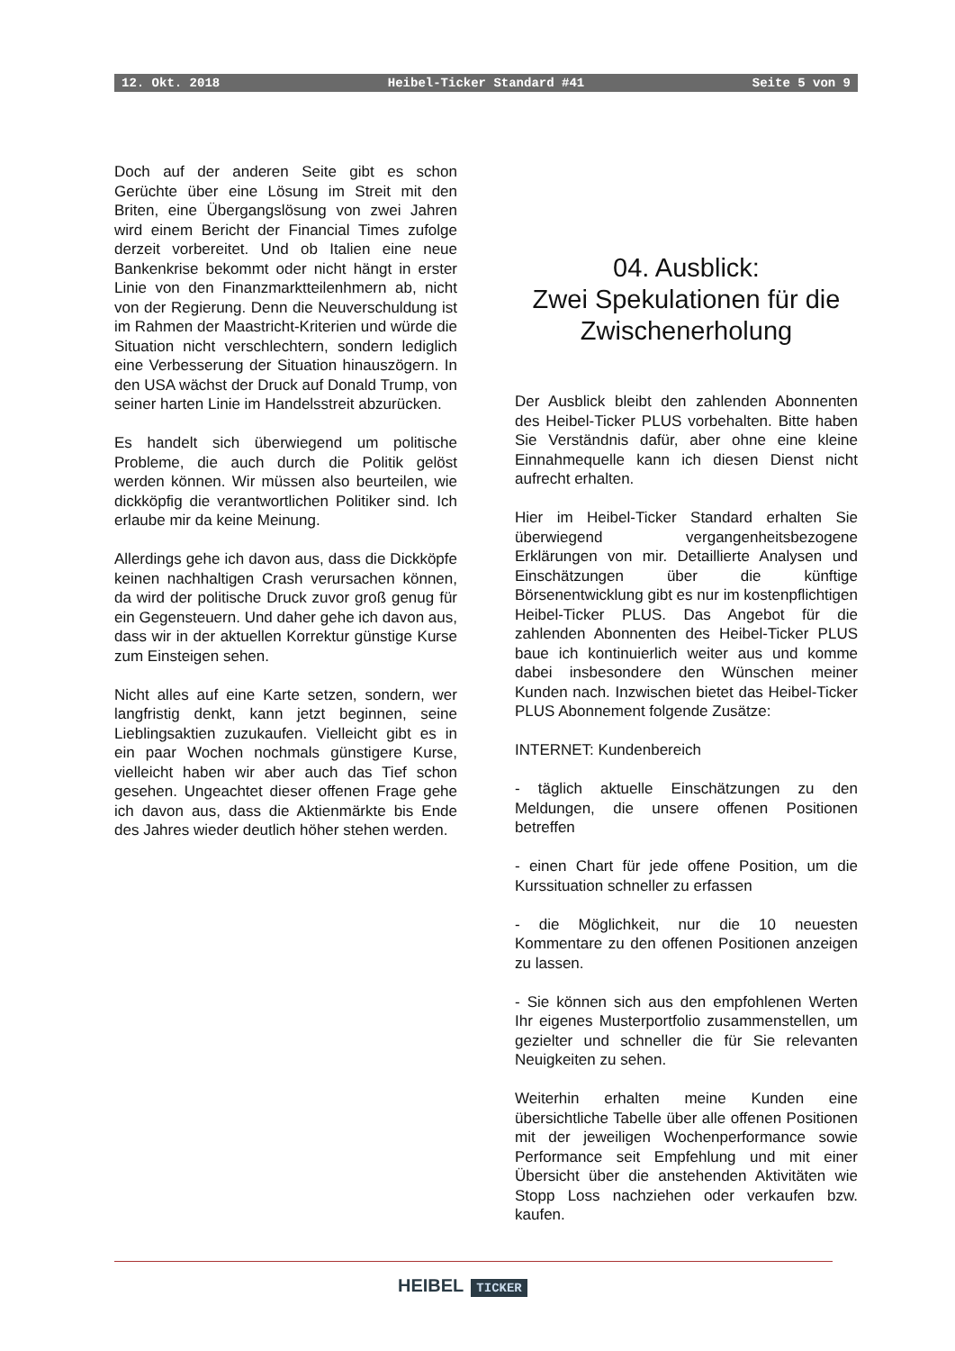12. Okt. 2018 Heibel-Ticker Standard #41 Seite 5 von 9
Doch auf der anderen Seite gibt es schon Gerüchte über eine Lösung im Streit mit den Briten, eine Übergangslösung von zwei Jahren wird einem Bericht der Financial Times zufolge derzeit vorbereitet. Und ob Italien eine neue Bankenkrise bekommt oder nicht hängt in erster Linie von den Finanzmarktteilenhmern ab, nicht von der Regierung. Denn die Neuverschuldung ist im Rahmen der Maastricht-Kriterien und würde die Situation nicht verschlechtern, sondern lediglich eine Verbesserung der Situation hinauszögern. In den USA wächst der Druck auf Donald Trump, von seiner harten Linie im Handelsstreit abzurücken.
Es handelt sich überwiegend um politische Probleme, die auch durch die Politik gelöst werden können. Wir müssen also beurteilen, wie dickköpfig die verantwortlichen Politiker sind. Ich erlaube mir da keine Meinung.
Allerdings gehe ich davon aus, dass die Dickköpfe keinen nachhaltigen Crash verursachen können, da wird der politische Druck zuvor groß genug für ein Gegensteuern. Und daher gehe ich davon aus, dass wir in der aktuellen Korrektur günstige Kurse zum Einsteigen sehen.
Nicht alles auf eine Karte setzen, sondern, wer langfristig denkt, kann jetzt beginnen, seine Lieblingsaktien zuzukaufen. Vielleicht gibt es in ein paar Wochen nochmals günstigere Kurse, vielleicht haben wir aber auch das Tief schon gesehen. Ungeachtet dieser offenen Frage gehe ich davon aus, dass die Aktienmärkte bis Ende des Jahres wieder deutlich höher stehen werden.
04. Ausblick:
Zwei Spekulationen für die Zwischenerholung
Der Ausblick bleibt den zahlenden Abonnenten des Heibel-Ticker PLUS vorbehalten. Bitte haben Sie Verständnis dafür, aber ohne eine kleine Einnahmequelle kann ich diesen Dienst nicht aufrecht erhalten.
Hier im Heibel-Ticker Standard erhalten Sie überwiegend vergangenheitsbezogene Erklärungen von mir. Detaillierte Analysen und Einschätzungen über die künftige Börsenentwicklung gibt es nur im kostenpflichtigen Heibel-Ticker PLUS. Das Angebot für die zahlenden Abonnenten des Heibel-Ticker PLUS baue ich kontinuierlich weiter aus und komme dabei insbesondere den Wünschen meiner Kunden nach. Inzwischen bietet das Heibel-Ticker PLUS Abonnement folgende Zusätze:
INTERNET: Kundenbereich
- täglich aktuelle Einschätzungen zu den Meldungen, die unsere offenen Positionen betreffen
- einen Chart für jede offene Position, um die Kurssituation schneller zu erfassen
- die Möglichkeit, nur die 10 neuesten Kommentare zu den offenen Positionen anzeigen zu lassen.
- Sie können sich aus den empfohlenen Werten Ihr eigenes Musterportfolio zusammenstellen, um gezielter und schneller die für Sie relevanten Neuigkeiten zu sehen.
Weiterhin erhalten meine Kunden eine übersichtliche Tabelle über alle offenen Positionen mit der jeweiligen Wochenperformance sowie Performance seit Empfehlung und mit einer Übersicht über die anstehenden Aktivitäten wie Stopp Loss nachziehen oder verkaufen bzw. kaufen.
HEIBEL TICKER